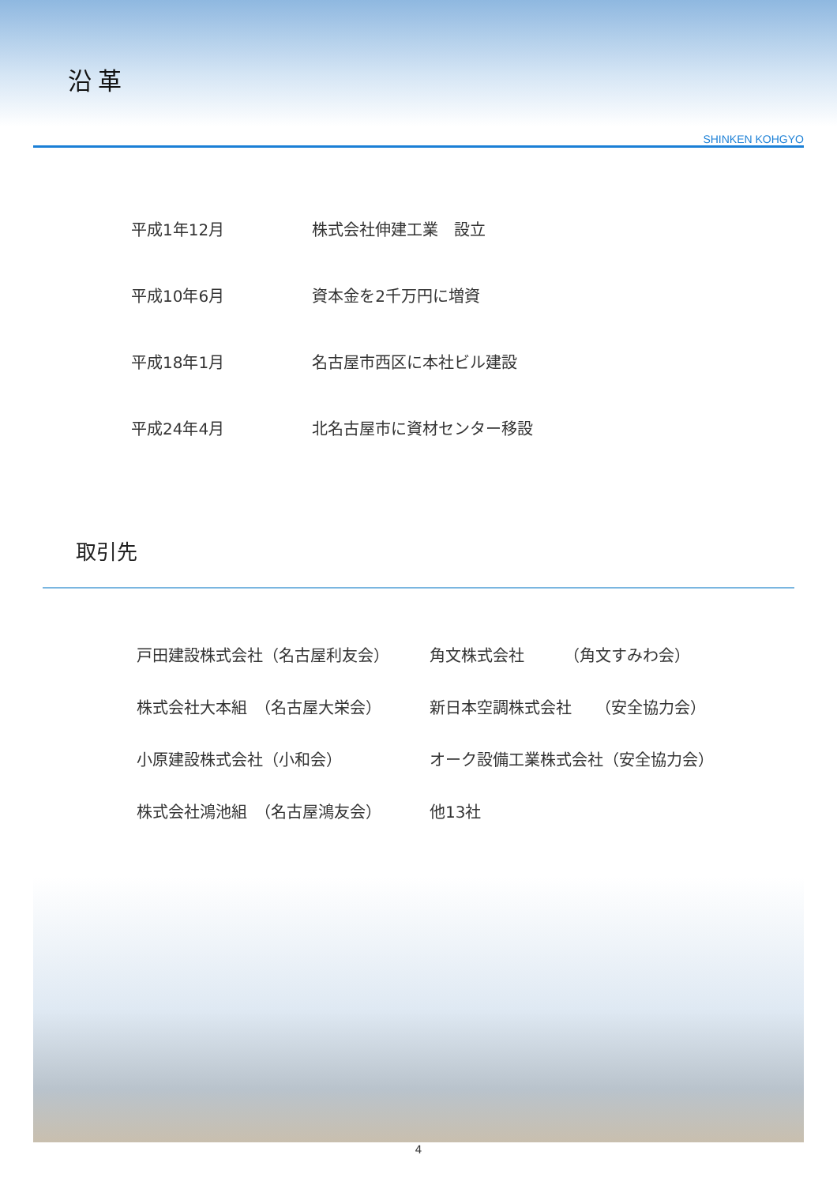沿革
SHINKEN KOHGYO
| 平成1年12月 | 株式会社伸建工業 設立 |
| 平成10年6月 | 資本金を2千万円に増資 |
| 平成18年1月 | 名古屋市西区に本社ビル建設 |
| 平成24年4月 | 北名古屋市に資材センター移設 |
取引先
| 戸田建設株式会社（名古屋利友会） | 角文株式会社 （角文すみわ会） |
| 株式会社大本組 （名古屋大栄会） | 新日本空調株式会社 （安全協力会） |
| 小原建設株式会社（小和会） | オーク設備工業株式会社（安全協力会） |
| 株式会社鴻池組 （名古屋鴻友会） | 他13社 |
4